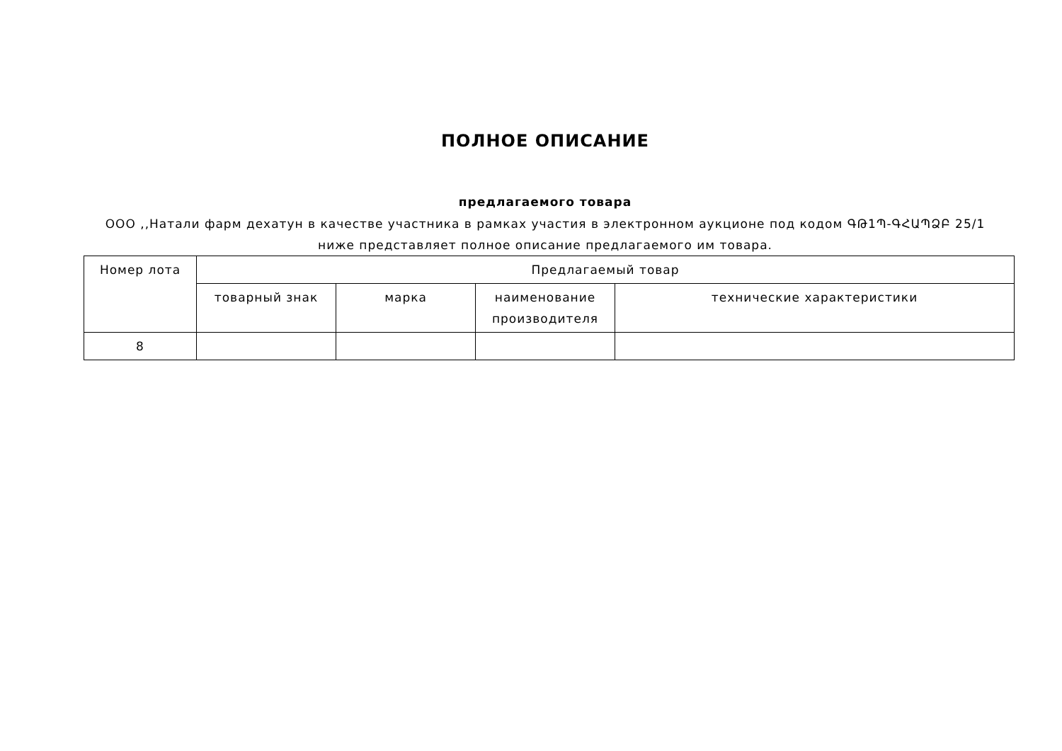ПОЛНОЕ ОПИСАНИЕ
предлагаемого товара
ООО ,,Натали фарм дехатун в качестве участника в рамках участия в электронном аукционе под кодом ԳԹ1Պ-ԳՀԱՊՁԲ 25/1
ниже представляет полное описание предлагаемого им товара.
| Номер лота | Предлагаемый товар | | | |
| | товарный знак | марка | наименование производителя | технические характеристики |
| 8 | | | | |